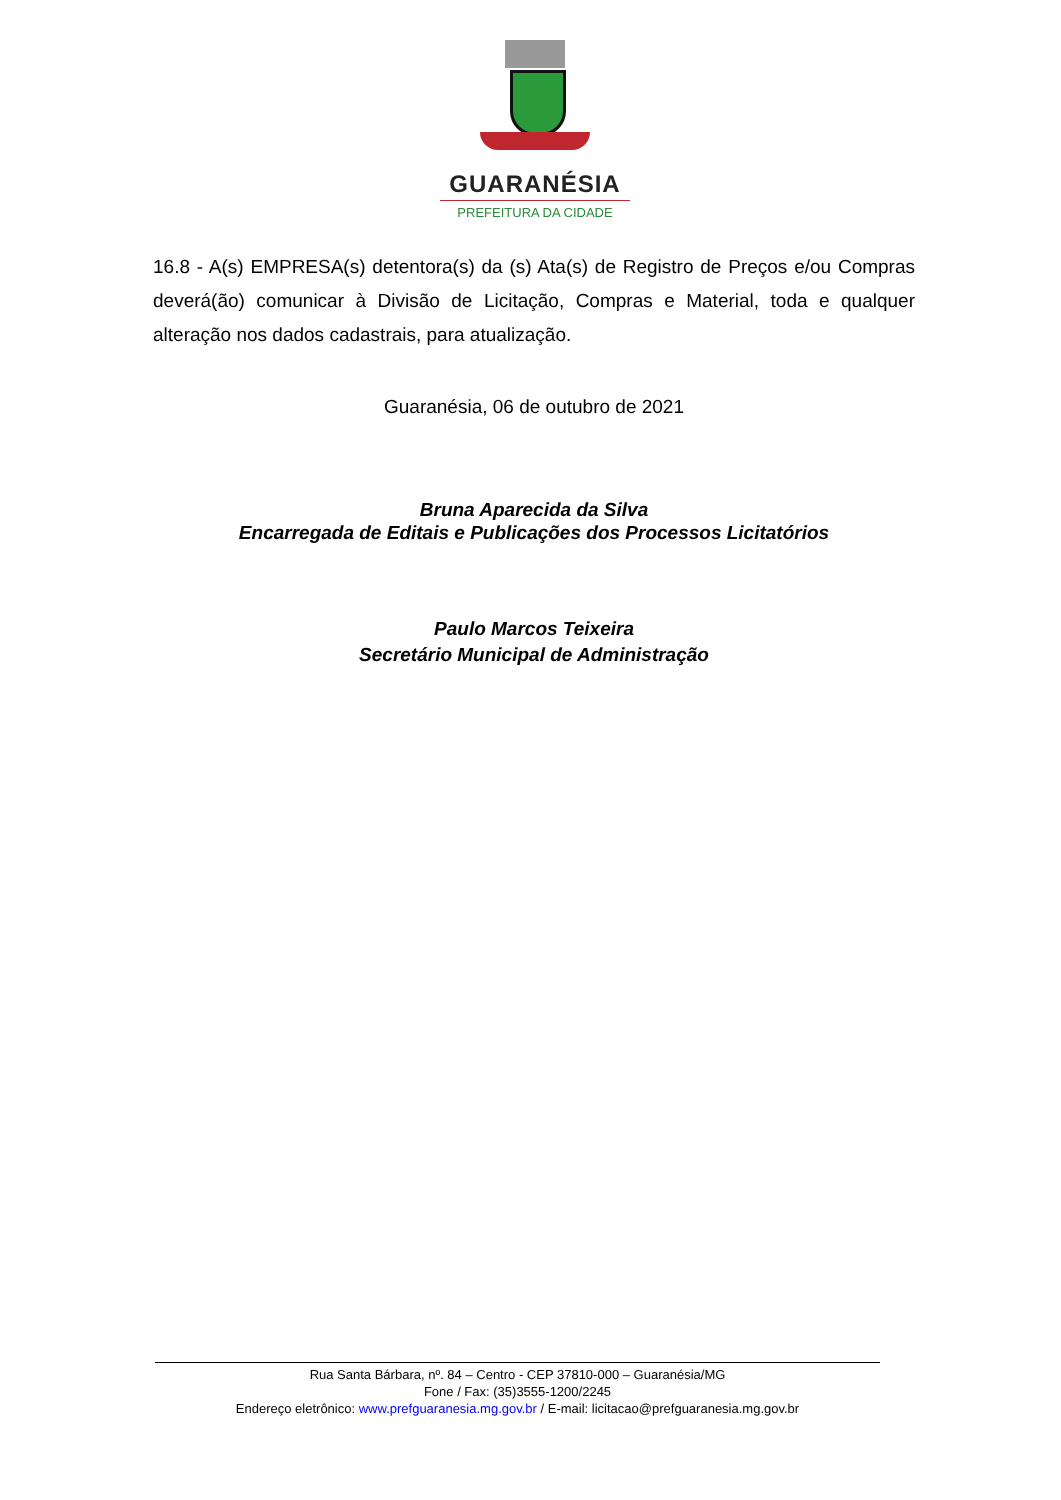GUARANÉSIA
PREFEITURA DA CIDADE
16.8 - A(s) EMPRESA(s) detentora(s) da (s) Ata(s) de Registro de Preços e/ou Compras deverá(ão) comunicar à Divisão de Licitação, Compras e Material, toda e qualquer alteração nos dados cadastrais, para atualização.
Guaranésia, 06 de outubro de 2021
Bruna Aparecida da Silva
Encarregada de Editais e Publicações dos Processos Licitatórios
Paulo Marcos Teixeira
Secretário Municipal de Administração
Rua Santa Bárbara, nº. 84 – Centro - CEP 37810-000 – Guaranésia/MG
Fone / Fax: (35)3555-1200/2245
Endereço eletrônico: www.prefguaranesia.mg.gov.br / E-mail: licitacao@prefguaranesia.mg.gov.br